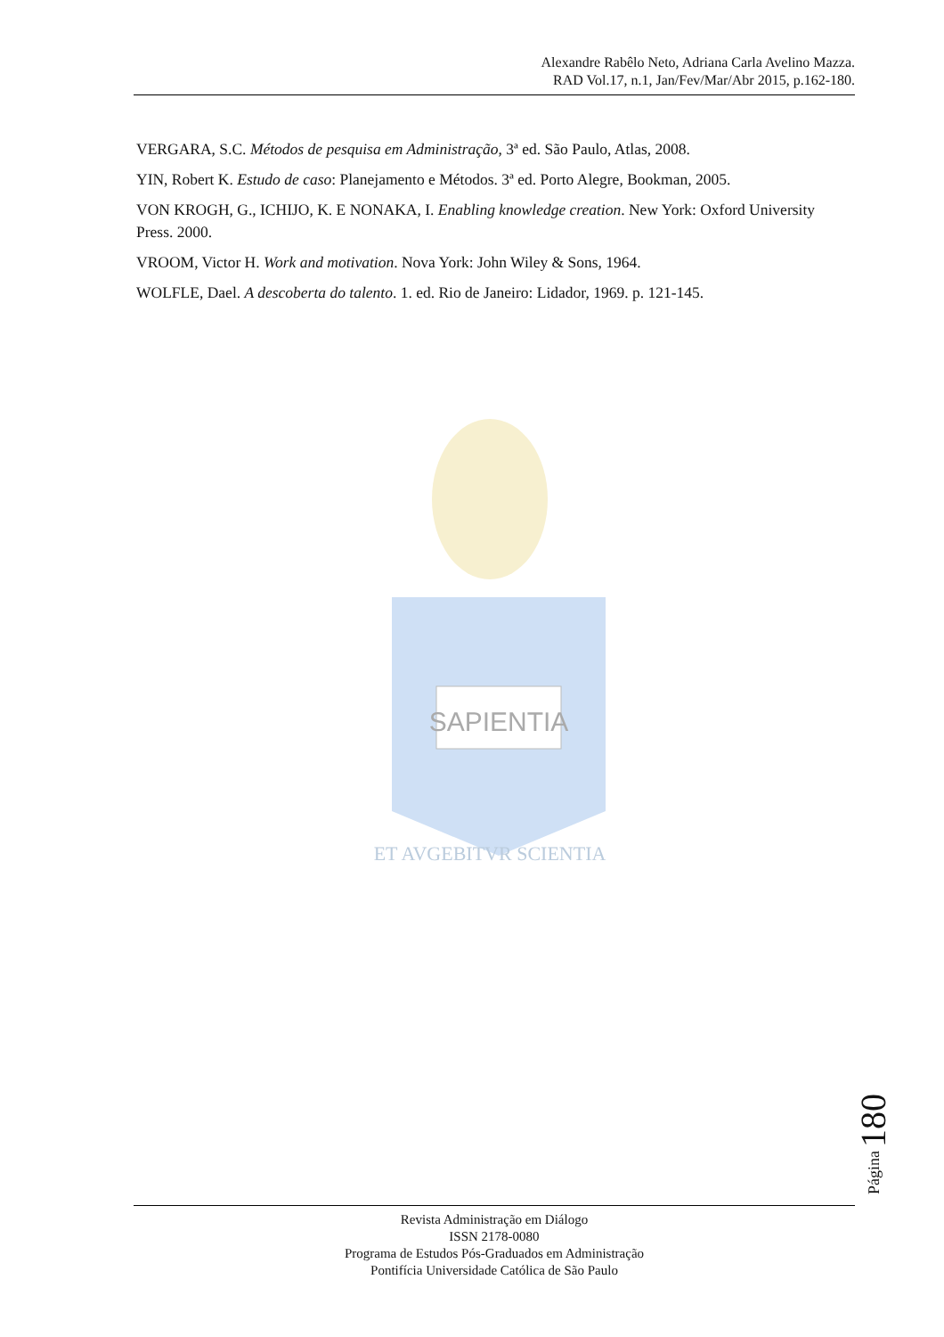Alexandre Rabêlo Neto, Adriana Carla Avelino Mazza.
RAD Vol.17, n.1, Jan/Fev/Mar/Abr 2015, p.162-180.
VERGARA, S.C. Métodos de pesquisa em Administração, 3ª ed. São Paulo, Atlas, 2008.
YIN, Robert K. Estudo de caso: Planejamento e Métodos. 3ª ed. Porto Alegre, Bookman, 2005.
VON KROGH, G., ICHIJO, K. E NONAKA, I. Enabling knowledge creation. New York: Oxford University Press. 2000.
VROOM, Victor H. Work and motivation. Nova York: John Wiley & Sons, 1964.
WOLFLE, Dael. A descoberta do talento. 1. ed. Rio de Janeiro: Lidador, 1969. p. 121-145.
SAPIENTIA
ET AVGEBITVR SCIENTIA
Página 180
Revista Administração em Diálogo
ISSN 2178-0080
Programa de Estudos Pós-Graduados em Administração
Pontifícia Universidade Católica de São Paulo